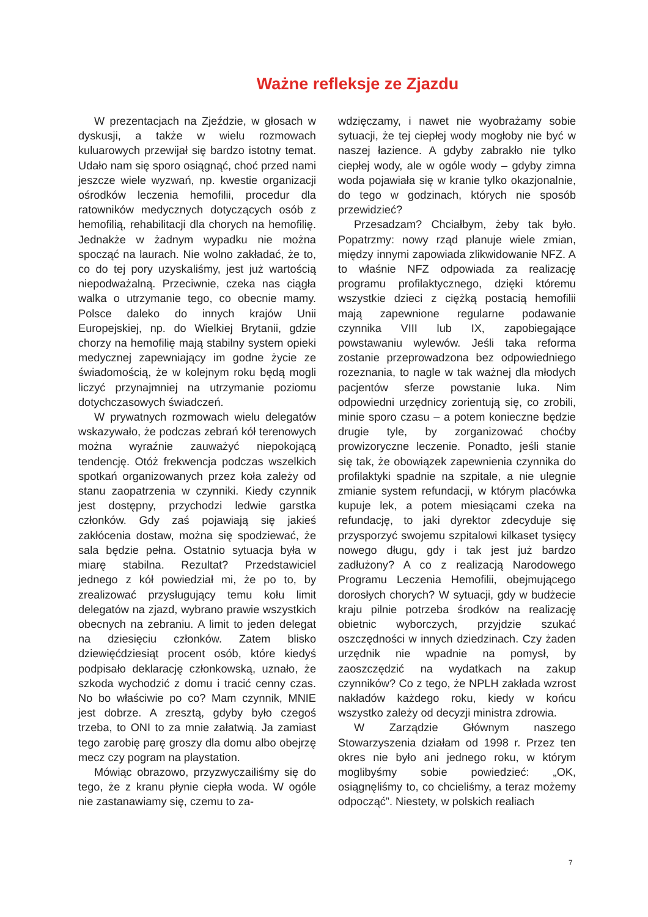Ważne refleksje ze Zjazdu
W prezentacjach na Zjeździe, w głosach w dyskusji, a także w wielu rozmowach kuluarowych przewijał się bardzo istotny temat. Udało nam się sporo osiągnąć, choć przed nami jeszcze wiele wyzwań, np. kwestie organizacji ośrodków leczenia hemofilii, procedur dla ratowników medycznych dotyczących osób z hemofilią, rehabilitacji dla chorych na hemofilię. Jednakże w żadnym wypadku nie można spocząć na laurach. Nie wolno zakładać, że to, co do tej pory uzyskaliśmy, jest już wartością niepodważalną. Przeciwnie, czeka nas ciągła walka o utrzymanie tego, co obecnie mamy. Polsce daleko do innych krajów Unii Europejskiej, np. do Wielkiej Brytanii, gdzie chorzy na hemofilię mają stabilny system opieki medycznej zapewniający im godne życie ze świadomością, że w kolejnym roku będą mogli liczyć przynajmniej na utrzymanie poziomu dotychczasowych świadczeń.
W prywatnych rozmowach wielu delegatów wskazywało, że podczas zebrań kół terenowych można wyraźnie zauważyć niepokojącą tendencję. Otóż frekwencja podczas wszelkich spotkań organizowanych przez koła zależy od stanu zaopatrzenia w czynniki. Kiedy czynnik jest dostępny, przychodzi ledwie garstka członków. Gdy zaś pojawiają się jakieś zakłócenia dostaw, można się spodziewać, że sala będzie pełna. Ostatnio sytuacja była w miarę stabilna. Rezultat? Przedstawiciel jednego z kół powiedział mi, że po to, by zrealizować przysługujący temu kołu limit delegatów na zjazd, wybrano prawie wszystkich obecnych na zebraniu. A limit to jeden delegat na dziesięciu członków. Zatem blisko dziewięćdziesiąt procent osób, które kiedyś podpisało deklarację członkowską, uznało, że szkoda wychodzić z domu i tracić cenny czas. No bo właściwie po co? Mam czynnik, MNIE jest dobrze. A zresztą, gdyby było czegoś trzeba, to ONI to za mnie załatwią. Ja zamiast tego zarobię parę groszy dla domu albo obejrzę mecz czy pogram na playstation.
Mówiąc obrazowo, przyzwyczailiśmy się do tego, że z kranu płynie ciepła woda. W ogóle nie zastanawiamy się, czemu to za-
wdzięczamy, i nawet nie wyobrażamy sobie sytuacji, że tej ciepłej wody mogłoby nie być w naszej łazience. A gdyby zabrakło nie tylko ciepłej wody, ale w ogóle wody – gdyby zimna woda pojawiała się w kranie tylko okazjonalnie, do tego w godzinach, których nie sposób przewidzieć?
Przesadzam? Chciałbym, żeby tak było. Popatrzmy: nowy rząd planuje wiele zmian, między innymi zapowiada zlikwidowanie NFZ. A to właśnie NFZ odpowiada za realizację programu profilaktycznego, dzięki któremu wszystkie dzieci z ciężką postacią hemofilii mają zapewnione regularne podawanie czynnika VIII lub IX, zapobiegające powstawaniu wylewów. Jeśli taka reforma zostanie przeprowadzona bez odpowiedniego rozeznania, to nagle w tak ważnej dla młodych pacjentów sferze powstanie luka. Nim odpowiedni urzędnicy zorientują się, co zrobili, minie sporo czasu – a potem konieczne będzie drugie tyle, by zorganizować choćby prowizoryczne leczenie. Ponadto, jeśli stanie się tak, że obowiązek zapewnienia czynnika do profilaktyki spadnie na szpitale, a nie ulegnie zmianie system refundacji, w którym placówka kupuje lek, a potem miesiącami czeka na refundację, to jaki dyrektor zdecyduje się przysporzyć swojemu szpitalowi kilkaset tysięcy nowego długu, gdy i tak jest już bardzo zadłużony? A co z realizacją Narodowego Programu Leczenia Hemofilii, obejmującego dorosłych chorych? W sytuacji, gdy w budżecie kraju pilnie potrzeba środków na realizację obietnic wyborczych, przyjdzie szukać oszczędności w innych dziedzinach. Czy żaden urzędnik nie wpadnie na pomysł, by zaoszczędzić na wydatkach na zakup czynników? Co z tego, że NPLH zakłada wzrost nakładów każdego roku, kiedy w końcu wszystko zależy od decyzji ministra zdrowia.
W Zarządzie Głównym naszego Stowarzyszenia działam od 1998 r. Przez ten okres nie było ani jednego roku, w którym moglibyśmy sobie powiedzieć: „OK, osiągnęliśmy to, co chcieliśmy, a teraz możemy odpocząć”. Niestety, w polskich realiach
7